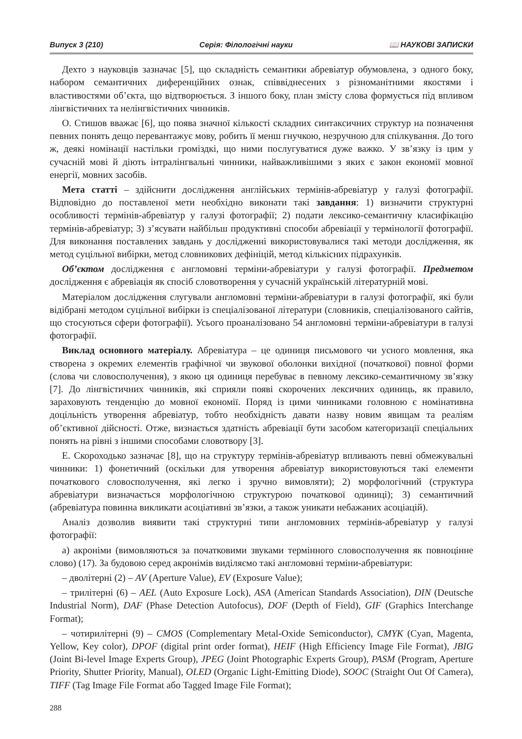Випуск 3 (210) Серія: Філологічні науки 📖 НАУКОВІ ЗАПИСКИ
Дехто з науковців зазначає [5], що складність семантики абревіатур обумовлена, з одного боку, набором семантичних диференційних ознак, співвіднесених з різноманітними якостями і властивостями об’єкта, що відтворюється. З іншого боку, план змісту слова формується під впливом лінгвістичних та нелінгвістичних чинників.
О. Стишов вважає [6], що поява значної кількості складних синтаксичних структур на позначення певних понять дещо перевантажує мову, робить її менш гнучкою, незручною для спілкування. До того ж, деякі номінації настільки громіздкі, що ними послугуватися дуже важко. У зв’язку із цим у сучасній мові й діють інтралінгвальні чинники, найважливішими з яких є закон економії мовної енергії, мовних засобів.
Мета статті – здійснити дослідження англійських термінів-абревіатур у галузі фотографії. Відповідно до поставленої мети необхідно виконати такі завдання: 1) визначити структурні особливості термінів-абревіатур у галузі фотографії; 2) подати лексико-семантичну класифікацію термінів-абревіатур; 3) з’ясувати найбільш продуктивні способи абревіації у термінології фотографії. Для виконання поставлених завдань у дослідженні використовувалися такі методи дослідження, як метод суцільної вибірки, метод словникових дефініцій, метод кількісних підрахунків.
Об’єктом дослідження є англомовні терміни-абревіатури у галузі фотографії. Предметом дослідження є абревіація як спосіб словотворення у сучасній українській літературній мові.
Матеріалом дослідження слугували англомовні терміни-абревіатури в галузі фотографії, які були відібрані методом суцільної вибірки із спеціалізованої літератури (словників, спеціалізованого сайтів, що стосуються сфери фотографії). Усього проаналізовано 54 англомовні терміни-абревіатури в галузі фотографії.
Виклад основного матеріалу. Абревіатура – це одиниця письмового чи усного мовлення, яка створена з окремих елементів графічної чи звукової оболонки вихідної (початкової) повної форми (слова чи словосполучення), з якою ця одиниця перебуває в певному лексико-семантичному зв’язку [7]. До лінгвістичних чинників, які сприяли появі скорочених лексичних одиниць, як правило, зараховують тенденцію до мовної економії. Поряд із цими чинниками головною є номінативна доцільність утворення абревіатур, тобто необхідність давати назву новим явищам та реаліям об’єктивної дійсності. Отже, визнається здатність абревіації бути засобом категоризації спеціальних понять на рівні з іншими способами словотвору [3].
Е. Скороходько зазначає [8], що на структуру термінів-абревіатур впливають певні обмежувальні чинники: 1) фонетичний (оскільки для утворення абревіатур використовуються такі елементи початкового словосполучення, які легко і зручно вимовляти); 2) морфологічний (структура абревіатури визначається морфологічною структурою початкової одиниці); 3) семантичний (абревіатура повинна викликати асоціативні зв’язки, а також уникати небажаних асоціацій).
Аналіз дозволив виявити такі структурні типи англомовних термінів-абревіатур у галузі фотографії:
а) акроніми (вимовляються за початковими звуками термінного словосполучення як повноцінне слово) (17). За будовою серед акронімів виділяємо такі англомовні терміни-абревіатури:
– дволітерні (2) – AV (Aperture Value), EV (Exposure Value);
– трилітерні (6) – AEL (Auto Exposure Lock), ASA (American Standards Association), DIN (Deutsche Industrial Norm), DAF (Phase Detection Autofocus), DOF (Depth of Field), GIF (Graphics Interchange Format);
– чотирилітерні (9) – CMOS (Complementary Metal-Oxide Semiconductor), CMYK (Cyan, Magenta, Yellow, Key color), DPOF (digital print order format), HEIF (High Efficiency Image File Format), JBIG (Joint Bi-level Image Experts Group), JPEG (Joint Photographic Experts Group), PASM (Program, Aperture Priority, Shutter Priority, Manual), OLED (Organic Light-Emitting Diode), SOOC (Straight Out Of Camera), TIFF (Tag Image File Format або Tagged Image File Format);
288